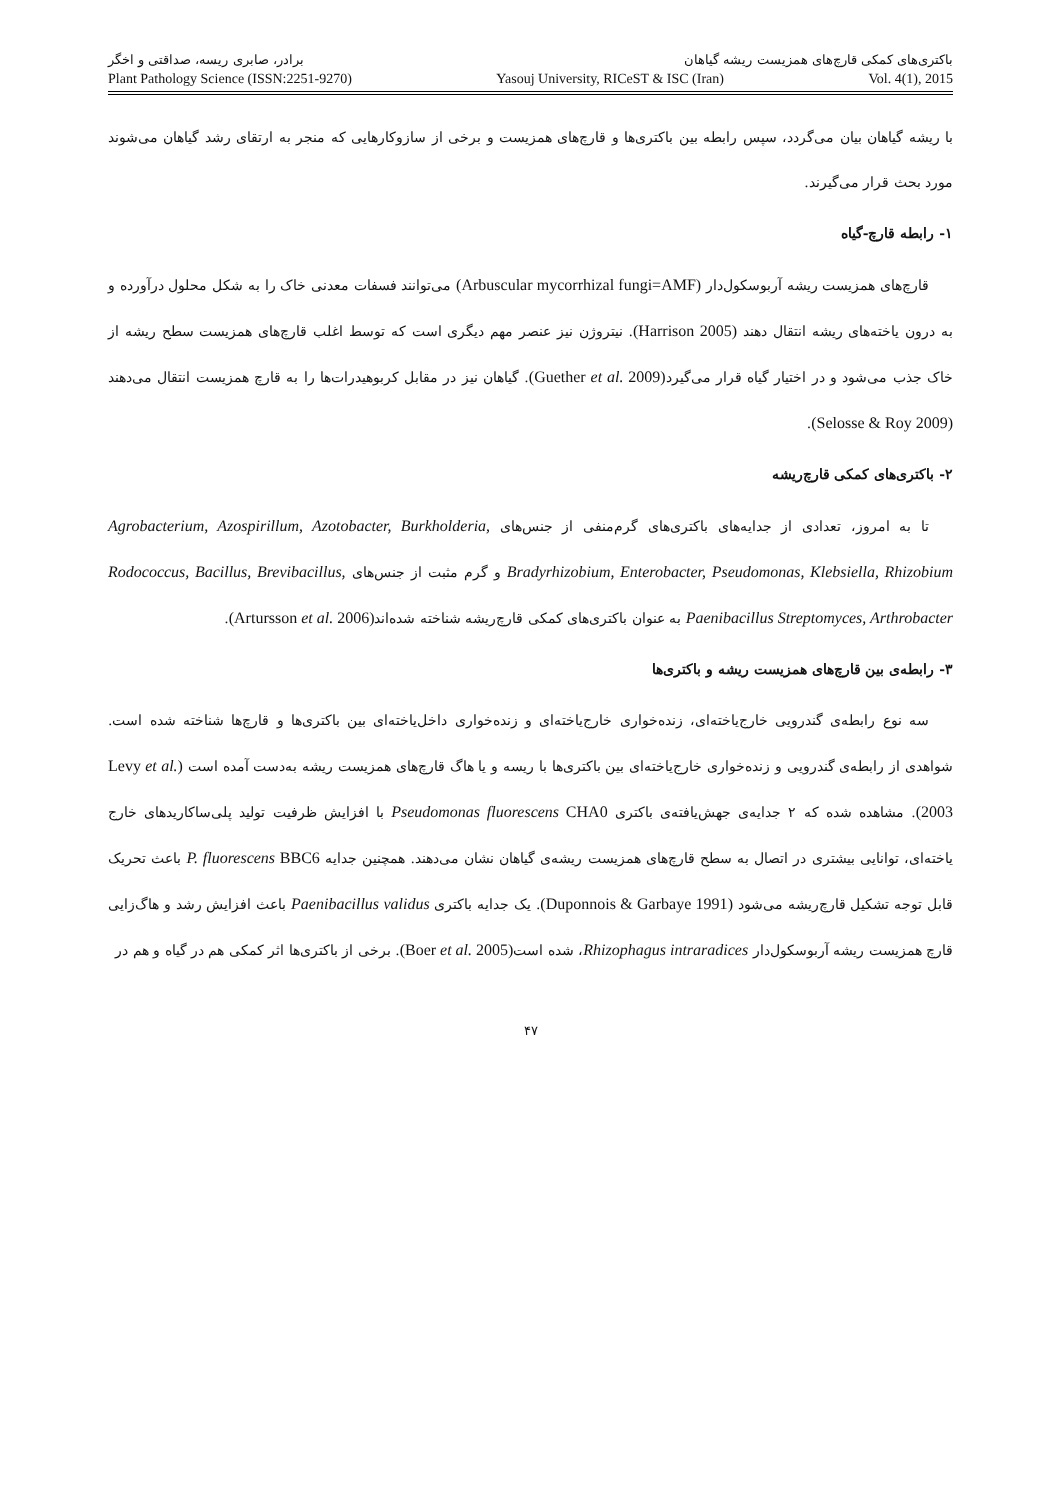باکتری‌های کمکی قارچ‌های همزیست ریشه گیاهان برادر، صابری ریسه، صداقتی و اخگر
Plant Pathology Science (ISSN:2251-9270) Yasouj University, RICeST & ISC (Iran) Vol. 4(1), 2015
با ریشه گیاهان بیان می‌گردد، سپس رابطه بین باکتری‌ها و قارچ‌های همزیست و برخی از سازوکارهایی که منجر به ارتقای رشد گیاهان می‌شوند مورد بحث قرار می‌گیرند.
۱- رابطه قارچ-گیاه
قارچ‌های همزیست ریشه آربوسکول‌دار (Arbuscular mycorrhizal fungi=AMF) می‌توانند فسفات معدنی خاک را به شکل محلول درآورده و به درون یاخته‌های ریشه انتقال دهند (Harrison 2005). نیتروژن نیز عنصر مهم دیگری است که توسط اغلب قارچ‌های همزیست سطح ریشه از خاک جذب می‌شود و در اختیار گیاه قرار می‌گیرد(Guether et al. 2009). گیاهان نیز در مقابل کربوهیدرات‌ها را به قارچ همزیست انتقال می‌دهند (Selosse & Roy 2009).
۲- باکتری‌های کمکی قارچ‌ریشه
تا به امروز، تعدادی از جدایه‌های باکتری‌های گرم‌منفی از جنس‌های Agrobacterium, Azospirillum, Azotobacter, Burkholderia, Bradyrhizobium, Enterobacter, Pseudomonas, Klebsiella, Rhizobium و گرم مثبت از جنس‌های Rodococcus, Bacillus, Brevibacillus, Paenibacillus Streptomyces, Arthrobacter به عنوان باکتری‌های کمکی قارچ‌ریشه شناخته شده‌اند(Artursson et al. 2006).
۳- رابطه‌ی بین قارچ‌های همزیست ریشه و باکتری‌ها
سه نوع رابطه‌ی گندرویی خارج‌یاخته‌ای، زنده‌خواری خارج‌یاخته‌ای و زنده‌خواری داخل‌یاخته‌ای بین باکتری‌ها و قارچ‌ها شناخته شده است. شواهدی از رابطه‌ی گندرویی و زنده‌خواری خارج‌یاخته‌ای بین باکتری‌ها با ریسه و یا هاگ قارچ‌های همزیست ریشه به‌دست آمده است (Levy et al. 2003). مشاهده شده که ۲ جدایه‌ی جهش‌یافته‌ی باکتری Pseudomonas fluorescens CHA0 با افزایش ظرفیت تولید پلی‌ساکاریدهای خارج یاخته‌ای، توانایی بیشتری در اتصال به سطح قارچ‌های همزیست ریشه‌ی گیاهان نشان می‌دهند. همچنین جدایه P. fluorescens BBC6 باعث تحریک قابل توجه تشکیل قارچ‌ریشه می‌شود (Duponnois & Garbaye 1991). یک جدایه باکتری Paenibacillus validus باعث افزایش رشد و هاگ‌زایی قارچ همزیست ریشه آربوسکول‌دار Rhizophagus intraradices، شده است(Boer et al. 2005). برخی از باکتری‌ها اثر کمکی هم در گیاه و هم در
۴۷